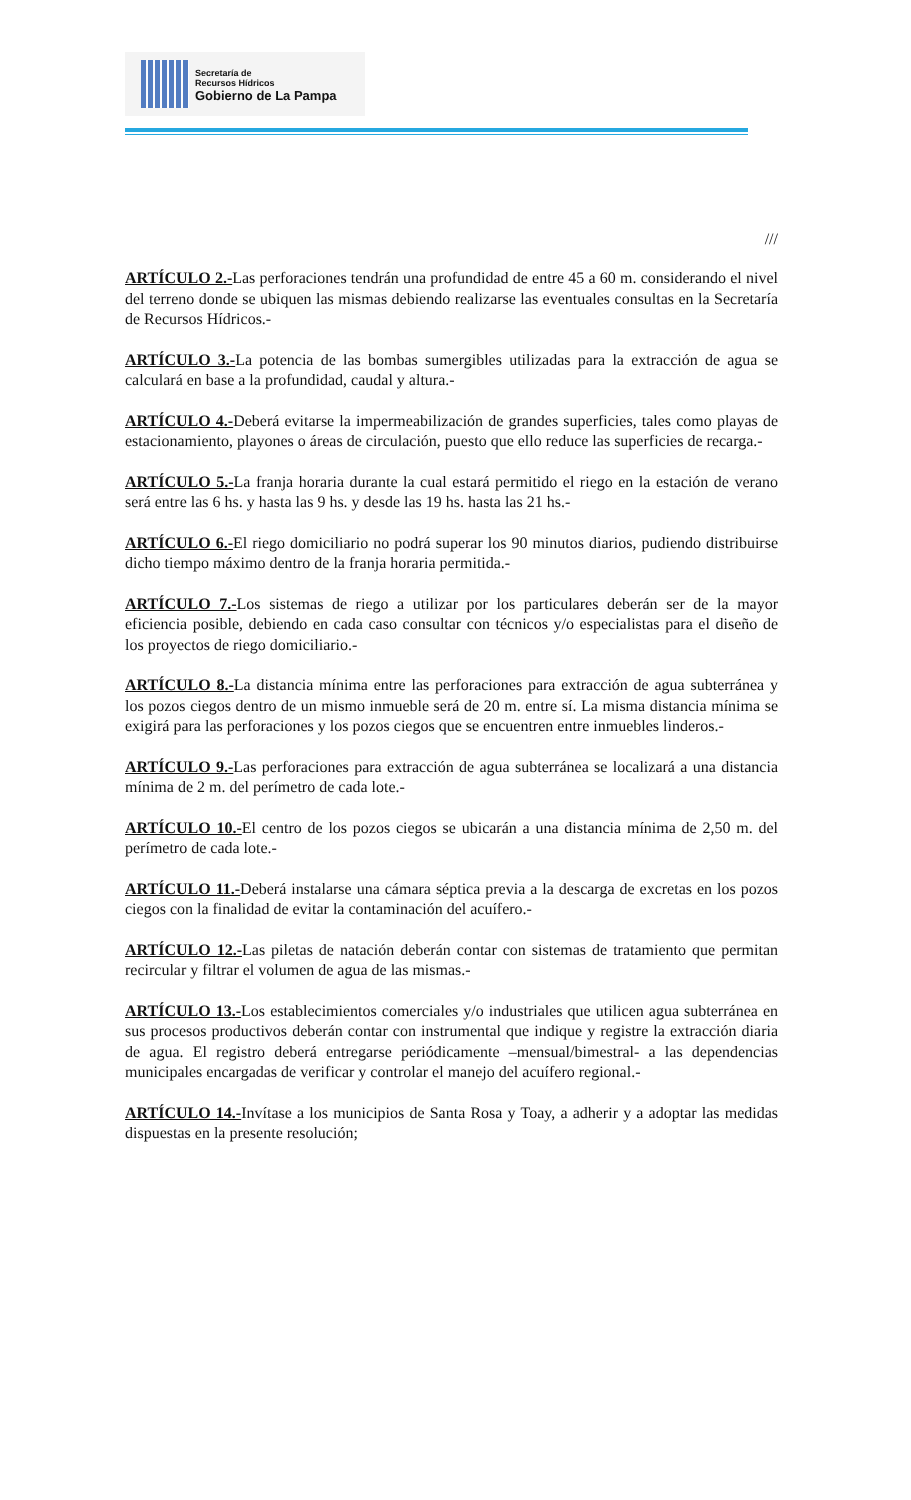Secretaría de
Recursos Hídricos
Gobierno de La Pampa
///
ARTÍCULO 2.-Las perforaciones tendrán una profundidad de entre 45 a 60 m. considerando el nivel del terreno donde se ubiquen las mismas debiendo realizarse las eventuales consultas en la Secretaría de Recursos Hídricos.-
ARTÍCULO 3.-La potencia de las bombas sumergibles utilizadas para la extracción de agua se calculará en base a la profundidad, caudal y altura.-
ARTÍCULO 4.-Deberá evitarse la impermeabilización de grandes superficies, tales como playas de estacionamiento, playones o áreas de circulación, puesto que ello reduce las superficies de recarga.-
ARTÍCULO 5.-La franja horaria durante la cual estará permitido el riego en la estación de verano será entre las 6 hs. y hasta las 9 hs. y desde las 19 hs. hasta las 21 hs.-
ARTÍCULO 6.-El riego domiciliario no podrá superar los 90 minutos diarios, pudiendo distribuirse dicho tiempo máximo dentro de la franja horaria permitida.-
ARTÍCULO 7.-Los sistemas de riego a utilizar por los particulares deberán ser de la mayor eficiencia posible, debiendo en cada caso consultar con técnicos y/o especialistas para el diseño de los proyectos de riego domiciliario.-
ARTÍCULO 8.-La distancia mínima entre las perforaciones para extracción de agua subterránea y los pozos ciegos dentro de un mismo inmueble será de 20 m. entre sí. La misma distancia mínima se exigirá para las perforaciones y los pozos ciegos que se encuentren entre inmuebles linderos.-
ARTÍCULO 9.-Las perforaciones para extracción de agua subterránea se localizará a una distancia mínima de 2 m. del perímetro de cada lote.-
ARTÍCULO 10.-El centro de los pozos ciegos se ubicarán a una distancia mínima de 2,50 m. del perímetro de cada lote.-
ARTÍCULO 11.-Deberá instalarse una cámara séptica previa a la descarga de excretas en los pozos ciegos con la finalidad de evitar la contaminación del acuífero.-
ARTÍCULO 12.-Las piletas de natación deberán contar con sistemas de tratamiento que permitan recircular y filtrar el volumen de agua de las mismas.-
ARTÍCULO 13.-Los establecimientos comerciales y/o industriales que utilicen agua subterránea en sus procesos productivos deberán contar con instrumental que indique y registre la extracción diaria de agua. El registro deberá entregarse periódicamente –mensual/bimestral- a las dependencias municipales encargadas de verificar y controlar el manejo del acuífero regional.-
ARTÍCULO 14.-Invítase a los municipios de Santa Rosa y Toay, a adherir y a adoptar las medidas dispuestas en la presente resolución;